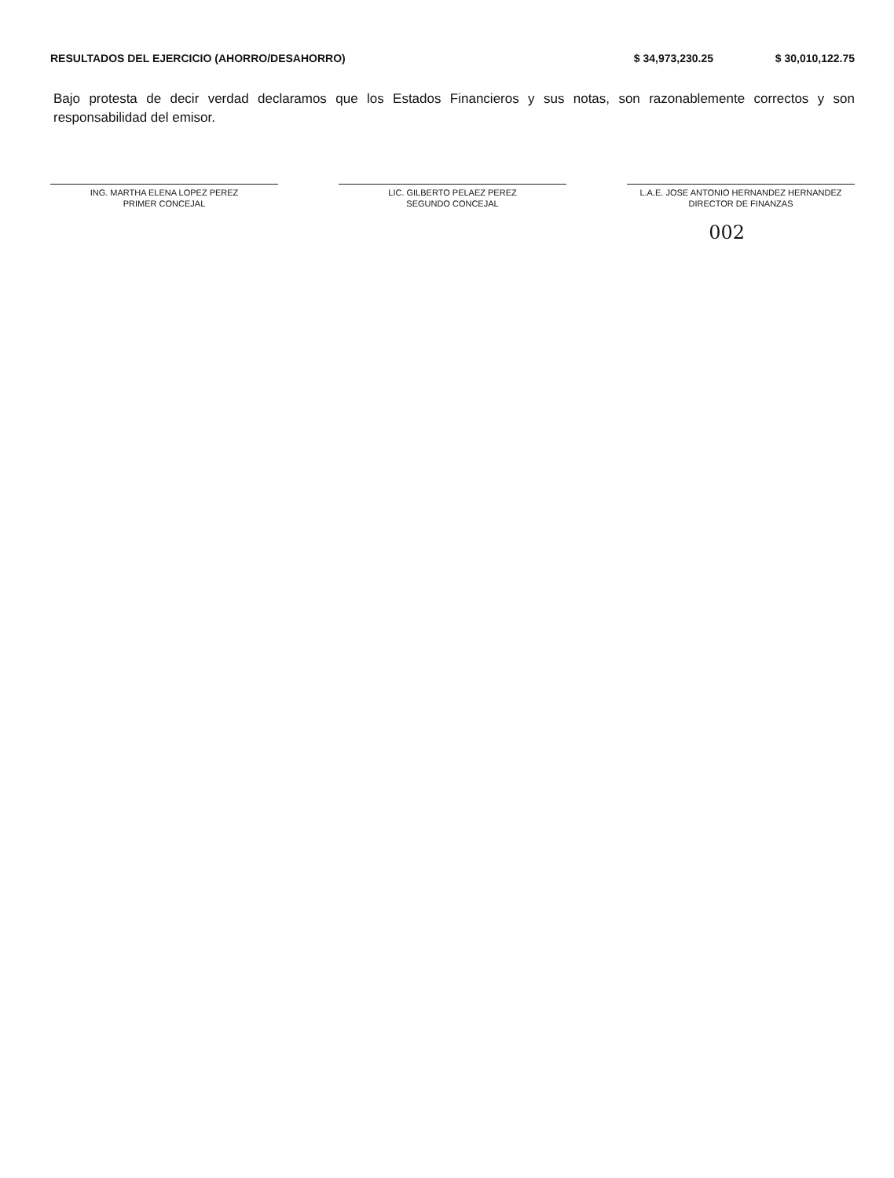| RESULTADOS DEL EJERCICIO (AHORRO/DESAHORRO) | $ 34,973,230.25 | $ 30,010,122.75 |
Bajo protesta de decir verdad declaramos que los Estados Financieros y sus notas, son razonablemente correctos y son responsabilidad del emisor.
ING. MARTHA ELENA LOPEZ PEREZ
PRIMER CONCEJAL
LIC. GILBERTO PELAEZ PEREZ
SEGUNDO CONCEJAL
L.A.E. JOSE ANTONIO HERNANDEZ HERNANDEZ
DIRECTOR DE FINANZAS
002